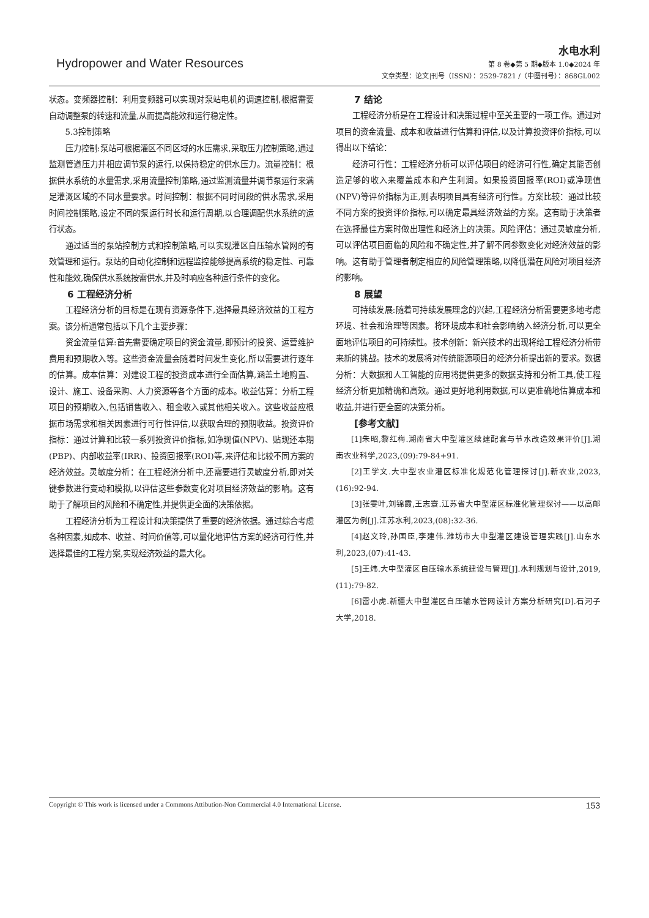Hydropower and Water Resources
水电水利
第 8 卷◆第 5 期◆版本 1.0◆2024 年
文章类型：论文|刊号（ISSN）：2529-7821 /（中图刊号）：868GL002
状态。变频器控制：利用变频器可以实现对泵站电机的调速控制,根据需要自动调整泵的转速和流量,从而提高能效和运行稳定性。
5.3控制策略
压力控制:泵站可根据灌区不同区域的水压需求,采取压力控制策略,通过监测管道压力并相应调节泵的运行,以保持稳定的供水压力。流量控制：根据供水系统的水量需求,采用流量控制策略,通过监测流量并调节泵运行来满足灌溉区域的不同水量要求。时间控制：根据不同时间段的供水需求,采用时间控制策略,设定不同的泵运行时长和运行周期,以合理调配供水系统的运行状态。
通过适当的泵站控制方式和控制策略,可以实现灌区自压输水管网的有效管理和运行。泵站的自动化控制和远程监控能够提高系统的稳定性、可靠性和能效,确保供水系统按需供水,并及时响应各种运行条件的变化。
6 工程经济分析
工程经济分析的目标是在现有资源条件下,选择最具经济效益的工程方案。该分析通常包括以下几个主要步骤：
资金流量估算:首先需要确定项目的资金流量,即预计的投资、运营维护费用和预期收入等。这些资金流量会随着时间发生变化,所以需要进行逐年的估算。成本估算：对建设工程的投资成本进行全面估算,涵盖土地购置、设计、施工、设备采购、人力资源等各个方面的成本。收益估算：分析工程项目的预期收入,包括销售收入、租金收入或其他相关收入。这些收益应根据市场需求和相关因素进行可行性评估,以获取合理的预期收益。投资评价指标：通过计算和比较一系列投资评价指标,如净现值(NPV)、贴现还本期(PBP)、内部收益率(IRR)、投资回报率(ROI)等,来评估和比较不同方案的经济效益。灵敏度分析：在工程经济分析中,还需要进行灵敏度分析,即对关键参数进行变动和模拟,以评估这些参数变化对项目经济效益的影响。这有助于了解项目的风险和不确定性,并提供更全面的决策依据。
工程经济分析为工程设计和决策提供了重要的经济依据。通过综合考虑各种因素,如成本、收益、时间价值等,可以量化地评估方案的经济可行性,并选择最佳的工程方案,实现经济效益的最大化。
7 结论
工程经济分析是在工程设计和决策过程中至关重要的一项工作。通过对项目的资金流量、成本和收益进行估算和评估,以及计算投资评价指标,可以得出以下结论：
经济可行性：工程经济分析可以评估项目的经济可行性,确定其能否创造足够的收入来覆盖成本和产生利润。如果投资回报率(ROI)或净现值(NPV)等评价指标为正,则表明项目具有经济可行性。方案比较：通过比较不同方案的投资评价指标,可以确定最具经济效益的方案。这有助于决策者在选择最佳方案时做出理性和经济上的决策。风险评估：通过灵敏度分析,可以评估项目面临的风险和不确定性,并了解不同参数变化对经济效益的影响。这有助于管理者制定相应的风险管理策略,以降低潜在风险对项目经济的影响。
8 展望
可持续发展:随着可持续发展理念的兴起,工程经济分析需要更多地考虑环境、社会和治理等因素。将环境成本和社会影响纳入经济分析,可以更全面地评估项目的可持续性。技术创新：新兴技术的出现将给工程经济分析带来新的挑战。技术的发展将对传统能源项目的经济分析提出新的要求。数据分析：大数据和人工智能的应用将提供更多的数据支持和分析工具,使工程经济分析更加精确和高效。通过更好地利用数据,可以更准确地估算成本和收益,并进行更全面的决策分析。
[参考文献]
[1]朱昭,黎红梅.湖南省大中型灌区续建配套与节水改造效果评价[J].湖南农业科学,2023,(09):79-84+91.
[2]王学文.大中型农业灌区标准化规范化管理探讨[J].新农业,2023,(16):92-94.
[3]张雯叶,刘锦霞,王志寰.江苏省大中型灌区标准化管理探讨——以高邮灌区为例[J].江苏水利,2023,(08):32-36.
[4]赵文玲,孙国臣,李建伟.潍坊市大中型灌区建设管理实践[J].山东水利,2023,(07):41-43.
[5]王炜.大中型灌区自压输水系统建设与管理[J].水利规划与设计,2019,(11):79-82.
[6]雷小虎.新疆大中型灌区自压输水管网设计方案分析研究[D].石河子大学,2018.
Copyright © This work is licensed under a Commons Attibution-Non Commercial 4.0 International License. 153